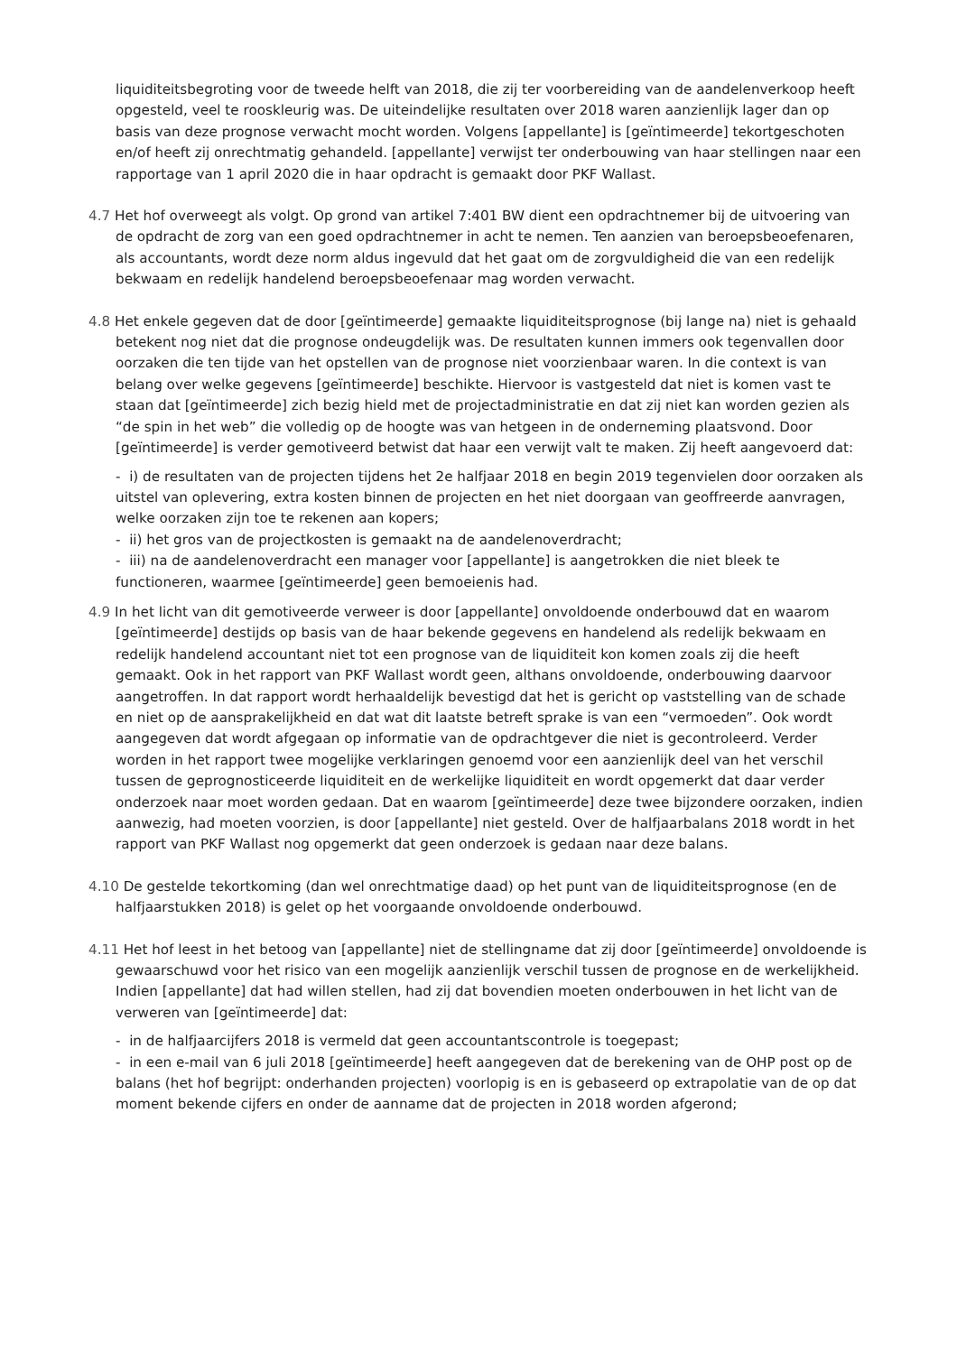liquiditeitsbegroting voor de tweede helft van 2018, die zij ter voorbereiding van de aandelenverkoop heeft opgesteld, veel te rooskleurig was. De uiteindelijke resultaten over 2018 waren aanzienlijk lager dan op basis van deze prognose verwacht mocht worden. Volgens [appellante] is [geïntimeerde] tekortgeschoten en/of heeft zij onrechtmatig gehandeld. [appellante] verwijst ter onderbouwing van haar stellingen naar een rapportage van 1 april 2020 die in haar opdracht is gemaakt door PKF Wallast.
4.7 Het hof overweegt als volgt. Op grond van artikel 7:401 BW dient een opdrachtnemer bij de uitvoering van de opdracht de zorg van een goed opdrachtnemer in acht te nemen. Ten aanzien van beroepsbeoefenaren, als accountants, wordt deze norm aldus ingevuld dat het gaat om de zorgvuldigheid die van een redelijk bekwaam en redelijk handelend beroepsbeoefenaar mag worden verwacht.
4.8 Het enkele gegeven dat de door [geïntimeerde] gemaakte liquiditeitsprognose (bij lange na) niet is gehaald betekent nog niet dat die prognose ondeugdelijk was. De resultaten kunnen immers ook tegenvallen door oorzaken die ten tijde van het opstellen van de prognose niet voorzienbaar waren. In die context is van belang over welke gegevens [geïntimeerde] beschikte. Hiervoor is vastgesteld dat niet is komen vast te staan dat [geïntimeerde] zich bezig hield met de projectadministratie en dat zij niet kan worden gezien als “de spin in het web” die volledig op de hoogte was van hetgeen in de onderneming plaatsvond. Door [geïntimeerde] is verder gemotiveerd betwist dat haar een verwijt valt te maken. Zij heeft aangevoerd dat:
- i) de resultaten van de projecten tijdens het 2e halfjaar 2018 en begin 2019 tegenvielen door oorzaken als uitstel van oplevering, extra kosten binnen de projecten en het niet doorgaan van geoffreerde aanvragen, welke oorzaken zijn toe te rekenen aan kopers;
- ii) het gros van de projectkosten is gemaakt na de aandelenoverdracht;
- iii) na de aandelenoverdracht een manager voor [appellante] is aangetrokken die niet bleek te functioneren, waarmee [geïntimeerde] geen bemoeienis had.
4.9 In het licht van dit gemotiveerde verweer is door [appellante] onvoldoende onderbouwd dat en waarom [geïntimeerde] destijds op basis van de haar bekende gegevens en handelend als redelijk bekwaam en redelijk handelend accountant niet tot een prognose van de liquiditeit kon komen zoals zij die heeft gemaakt. Ook in het rapport van PKF Wallast wordt geen, althans onvoldoende, onderbouwing daarvoor aangetroffen. In dat rapport wordt herhaaldelijk bevestigd dat het is gericht op vaststelling van de schade en niet op de aansprakelijkheid en dat wat dit laatste betreft sprake is van een “vermoeden”. Ook wordt aangegeven dat wordt afgegaan op informatie van de opdrachtgever die niet is gecontroleerd. Verder worden in het rapport twee mogelijke verklaringen genoemd voor een aanzienlijk deel van het verschil tussen de geprognosticeerde liquiditeit en de werkelijke liquiditeit en wordt opgemerkt dat daar verder onderzoek naar moet worden gedaan. Dat en waarom [geïntimeerde] deze twee bijzondere oorzaken, indien aanwezig, had moeten voorzien, is door [appellante] niet gesteld. Over de halfjaarbalans 2018 wordt in het rapport van PKF Wallast nog opgemerkt dat geen onderzoek is gedaan naar deze balans.
4.10 De gestelde tekortkoming (dan wel onrechtmatige daad) op het punt van de liquiditeitsprognose (en de halfjaarstukken 2018) is gelet op het voorgaande onvoldoende onderbouwd.
4.11 Het hof leest in het betoog van [appellante] niet de stellingname dat zij door [geïntimeerde] onvoldoende is gewaarschuwd voor het risico van een mogelijk aanzienlijk verschil tussen de prognose en de werkelijkheid. Indien [appellante] dat had willen stellen, had zij dat bovendien moeten onderbouwen in het licht van de verweren van [geïntimeerde] dat:
- in de halfjaarcijfers 2018 is vermeld dat geen accountantscontrole is toegepast;
- in een e-mail van 6 juli 2018 [geïntimeerde] heeft aangegeven dat de berekening van de OHP post op de balans (het hof begrijpt: onderhanden projecten) voorlopig is en is gebaseerd op extrapolatie van de op dat moment bekende cijfers en onder de aanname dat de projecten in 2018 worden afgerond;